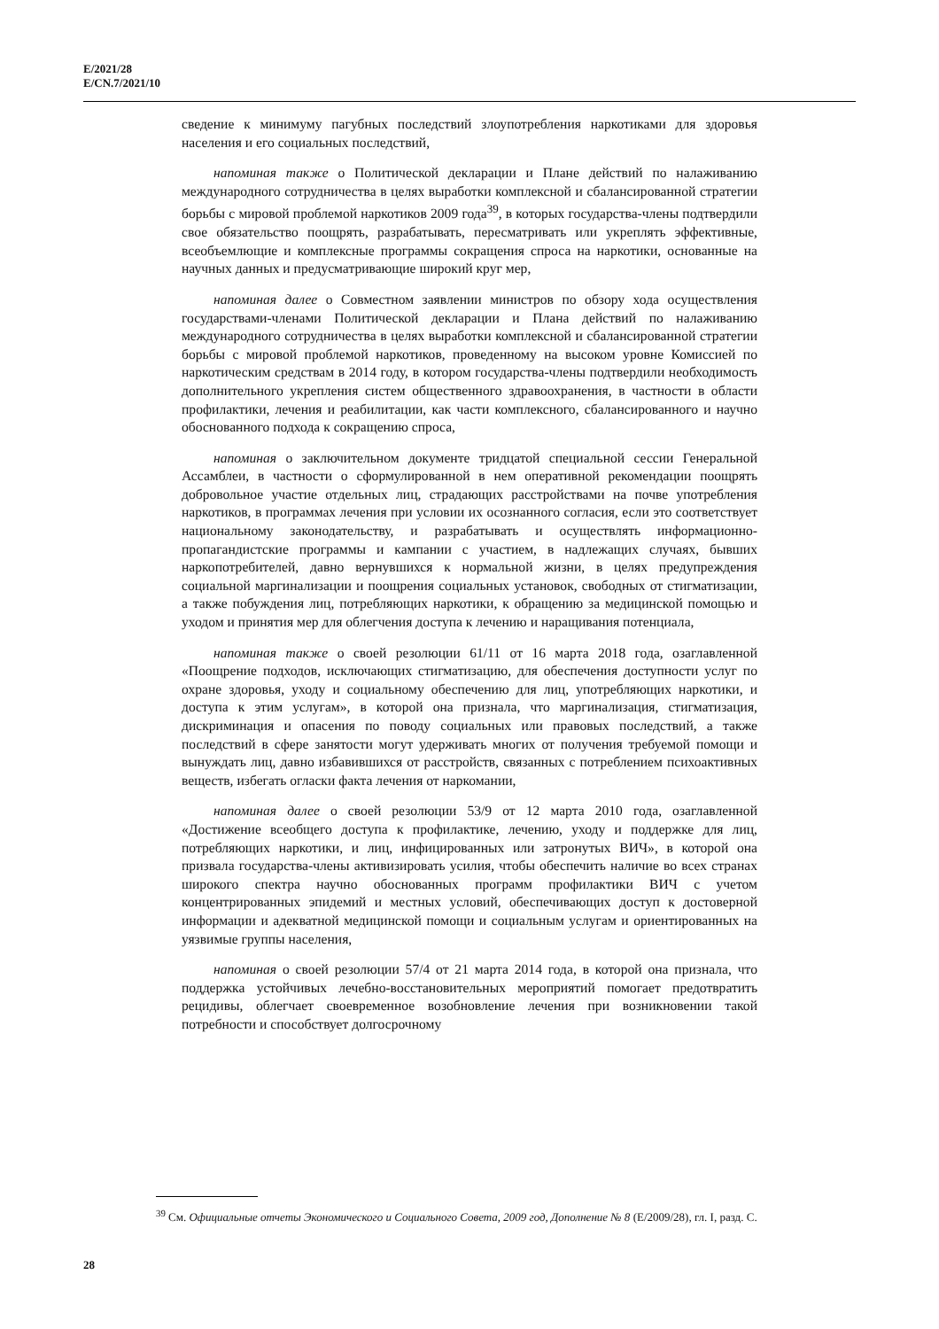E/2021/28
E/CN.7/2021/10
сведение к минимуму пагубных последствий злоупотребления наркотиками для здоровья населения и его социальных последствий,
напоминая также о Политической декларации и Плане действий по налаживанию международного сотрудничества в целях выработки комплексной и сбалансированной стратегии борьбы с мировой проблемой наркотиков 2009 года<sup>39</sup>, в которых государства-члены подтвердили свое обязательство поощрять, разрабатывать, пересматривать или укреплять эффективные, всеобъемлющие и комплексные программы сокращения спроса на наркотики, основанные на научных данных и предусматривающие широкий круг мер,
напоминая далее о Совместном заявлении министров по обзору хода осуществления государствами-членами Политической декларации и Плана действий по налаживанию международного сотрудничества в целях выработки комплексной и сбалансированной стратегии борьбы с мировой проблемой наркотиков, проведенному на высоком уровне Комиссией по наркотическим средствам в 2014 году, в котором государства-члены подтвердили необходимость дополнительного укрепления систем общественного здравоохранения, в частности в области профилактики, лечения и реабилитации, как части комплексного, сбалансированного и научно обоснованного подхода к сокращению спроса,
напоминая о заключительном документе тридцатой специальной сессии Генеральной Ассамблеи, в частности о сформулированной в нем оперативной рекомендации поощрять добровольное участие отдельных лиц, страдающих расстройствами на почве употребления наркотиков, в программах лечения при условии их осознанного согласия, если это соответствует национальному законодательству, и разрабатывать и осуществлять информационно-пропагандистские программы и кампании с участием, в надлежащих случаях, бывших наркопотребителей, давно вернувшихся к нормальной жизни, в целях предупреждения социальной маргинализации и поощрения социальных установок, свободных от стигматизации, а также побуждения лиц, потребляющих наркотики, к обращению за медицинской помощью и уходом и принятия мер для облегчения доступа к лечению и наращивания потенциала,
напоминая также о своей резолюции 61/11 от 16 марта 2018 года, озаглавленной «Поощрение подходов, исключающих стигматизацию, для обеспечения доступности услуг по охране здоровья, уходу и социальному обеспечению для лиц, употребляющих наркотики, и доступа к этим услугам», в которой она признала, что маргинализация, стигматизация, дискриминация и опасения по поводу социальных или правовых последствий, а также последствий в сфере занятости могут удерживать многих от получения требуемой помощи и вынуждать лиц, давно избавившихся от расстройств, связанных с потреблением психоактивных веществ, избегать огласки факта лечения от наркомании,
напоминая далее о своей резолюции 53/9 от 12 марта 2010 года, озаглавленной «Достижение всеобщего доступа к профилактике, лечению, уходу и поддержке для лиц, потребляющих наркотики, и лиц, инфицированных или затронутых ВИЧ», в которой она призвала государства-члены активизировать усилия, чтобы обеспечить наличие во всех странах широкого спектра научно обоснованных программ профилактики ВИЧ с учетом концентрированных эпидемий и местных условий, обеспечивающих доступ к достоверной информации и адекватной медицинской помощи и социальным услугам и ориентированных на уязвимые группы населения,
напоминая о своей резолюции 57/4 от 21 марта 2014 года, в которой она признала, что поддержка устойчивых лечебно-восстановительных мероприятий помогает предотвратить рецидивы, облегчает своевременное возобновление лечения при возникновении такой потребности и способствует долгосрочному
<sup>39</sup> См. Официальные отчеты Экономического и Социального Совета, 2009 год, Дополнение № 8 (E/2009/28), гл. I, разд. C.
28